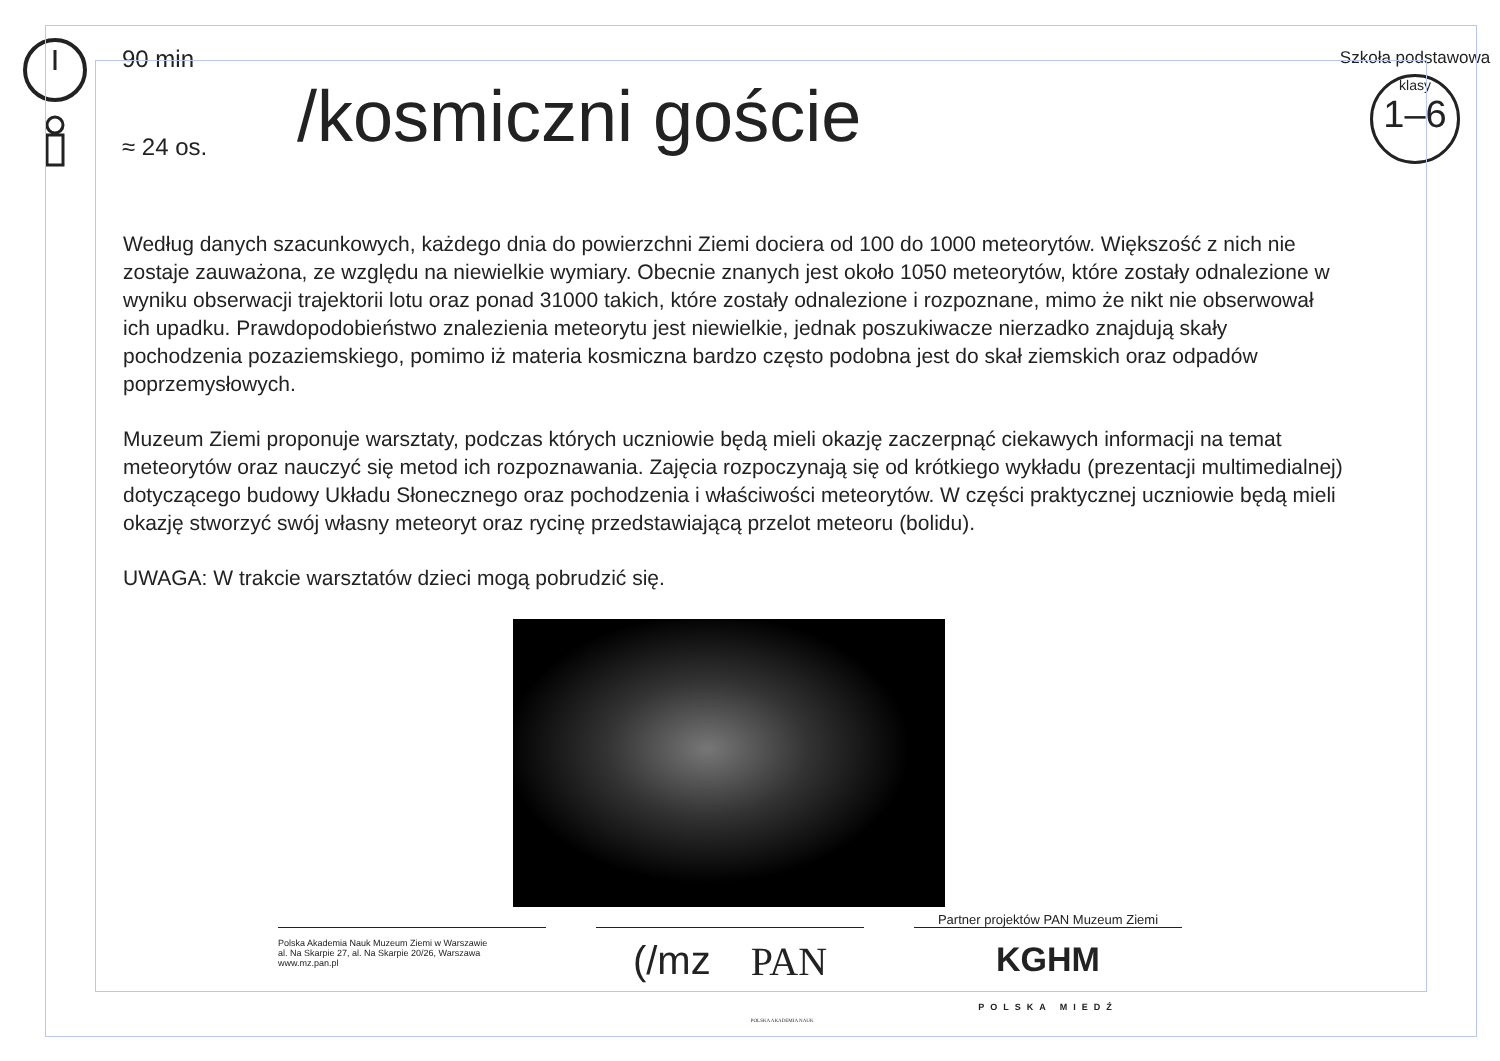90 min
≈ 24 os.
/kosmiczni goście
Szkoła podstawowa
klasy
1–6
Według danych szacunkowych, każdego dnia do powierzchni Ziemi dociera od 100 do 1000 meteorytów. Większość z nich nie zostaje zauważona, ze względu na niewielkie wymiary. Obecnie znanych jest około 1050 meteorytów, które zostały odnalezione w wyniku obserwacji trajektorii lotu oraz ponad 31000 takich, które zostały odnalezione i rozpoznane, mimo że nikt nie obserwował ich upadku. Prawdopodobieństwo znalezienia meteorytu jest niewielkie, jednak poszukiwacze nierzadko znajdują skały pochodzenia pozaziemskiego, pomimo iż materia kosmiczna bardzo często podobna jest do skał ziemskich oraz odpadów poprzemysłowych.
Muzeum Ziemi proponuje warsztaty, podczas których uczniowie będą mieli okazję zaczerpnąć ciekawych informacji na temat meteorytów oraz nauczyć się metod ich rozpoznawania. Zajęcia rozpoczynają się od krótkiego wykładu (prezentacji multimedialnej) dotyczącego budowy Układu Słonecznego oraz pochodzenia i właściwości meteorytów. W części praktycznej uczniowie będą mieli okazję stworzyć swój własny meteoryt oraz rycinę przedstawiającą przelot meteoru (bolidu).
UWAGA: W trakcie warsztatów dzieci mogą pobrudzić się.
Polska Akademia Nauk Muzeum Ziemi w Warszawie
al. Na Skarpie 27, al. Na Skarpie 20/26, Warszawa
www.mz.pan.pl
(/mz PAN
POLSKA AKADEMIA NAUK
Partner projektów PAN Muzeum Ziemi
KGHM
POLSKA MIEDŹ